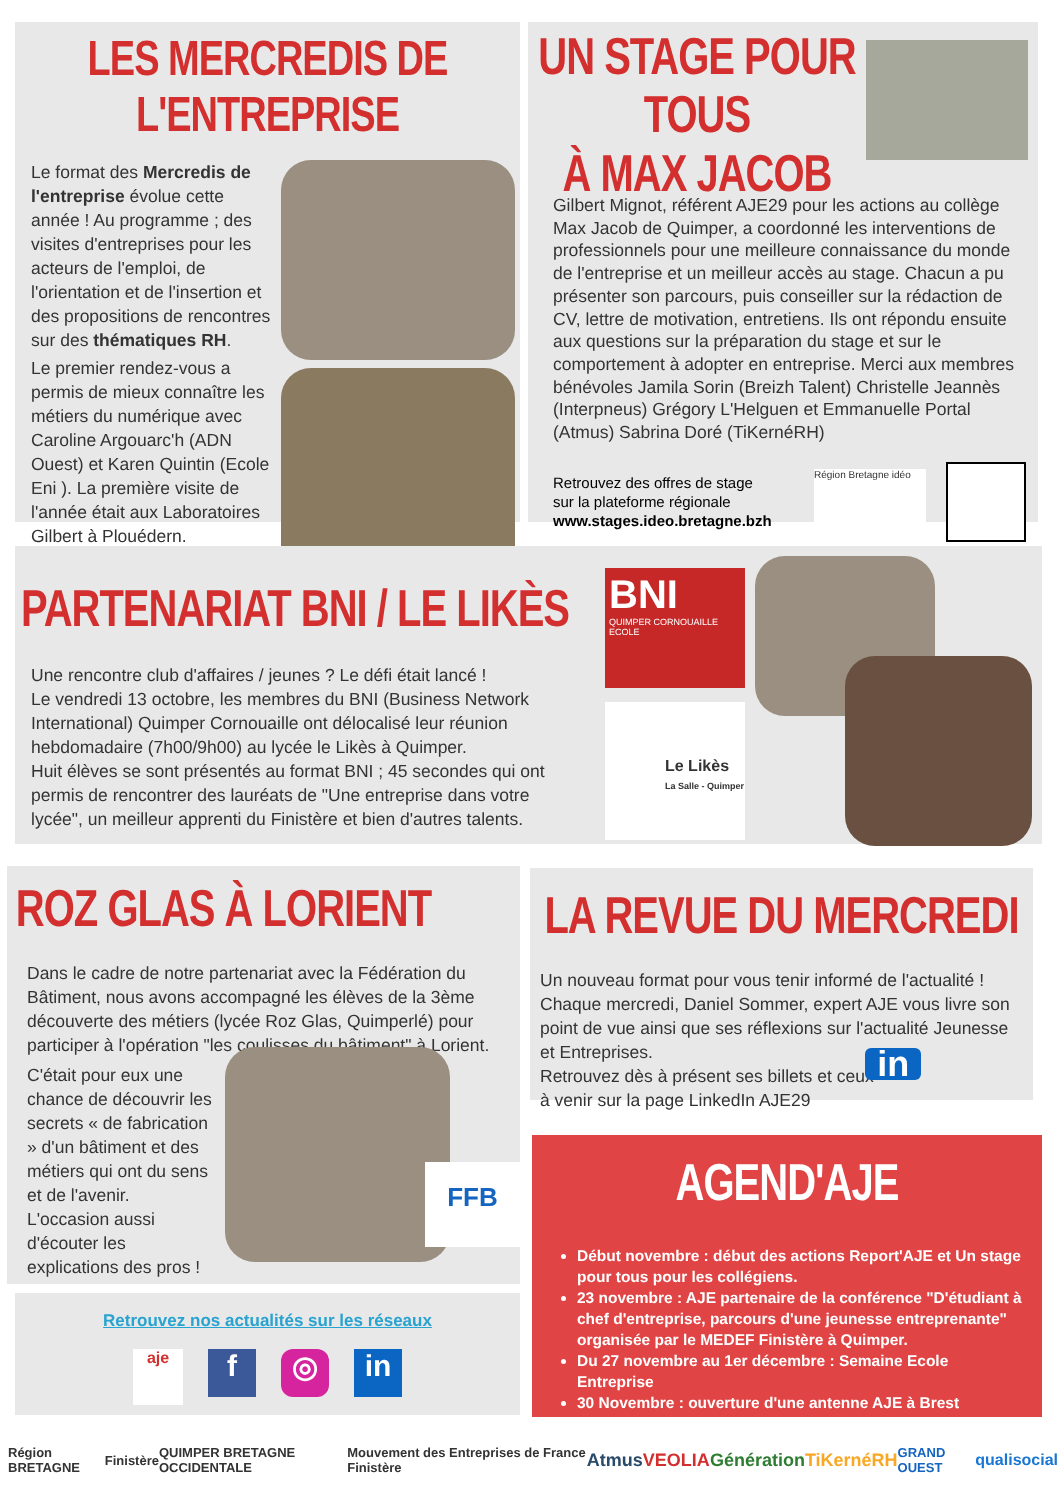LES MERCREDIS DE L'ENTREPRISE
Le format des Mercredis de l'entreprise évolue cette année ! Au programme ; des visites d'entreprises pour les acteurs de l'emploi, de l'orientation et de l'insertion et des propositions de rencontres sur des thématiques RH.
Le premier rendez-vous a permis de mieux connaître les métiers du numérique avec Caroline Argouarc'h (ADN Ouest) et Karen Quintin (Ecole Eni ). La première visite de l'année était aux Laboratoires Gilbert à Plouédern.
UN STAGE POUR TOUS
À MAX JACOB
Gilbert Mignot, référent AJE29 pour les actions au collège Max Jacob de Quimper, a coordonné les interventions de professionnels pour une meilleure connaissance du monde de l'entreprise et un meilleur accès au stage. Chacun a pu présenter son parcours, puis conseiller sur la rédaction de CV, lettre de motivation, entretiens. Ils ont répondu ensuite aux questions sur la préparation du stage et sur le comportement à adopter en entreprise. Merci aux membres bénévoles Jamila Sorin (Breizh Talent) Christelle Jeannès (Interpneus) Grégory L'Helguen et Emmanuelle Portal (Atmus) Sabrina Doré (TiKernéRH)
Retrouvez des offres de stage
sur la plateforme régionale
www.stages.ideo.bretagne.bzh
Région Bretagne idéo
PARTENARIAT BNI / LE LIKÈS
Une rencontre club d'affaires / jeunes ? Le défi était lancé !
Le vendredi 13 octobre, les membres du BNI (Business Network International) Quimper Cornouaille ont délocalisé leur réunion hebdomadaire (7h00/9h00) au lycée le Likès à Quimper.
Huit élèves se sont présentés au format BNI ; 45 secondes qui ont permis de rencontrer des lauréats de "Une entreprise dans votre lycée", un meilleur apprenti du Finistère et bien d'autres talents.
BNI
QUIMPER CORNOUAILLE
ECOLE
Le Likès
La Salle - Quimper
ROZ GLAS À LORIENT
Dans le cadre de notre partenariat avec la Fédération du Bâtiment, nous avons accompagné les élèves de la 3ème découverte des métiers (lycée Roz Glas, Quimperlé) pour participer à l'opération "les coulisses du bâtiment" à Lorient.
C'était pour eux une chance de découvrir les secrets « de fabrication » d'un bâtiment et des métiers qui ont du sens et de l'avenir. L'occasion aussi d'écouter les explications des pros !
FFB
LA REVUE DU MERCREDI
Un nouveau format pour vous tenir informé de l'actualité ! Chaque mercredi, Daniel Sommer, expert AJE vous livre son point de vue ainsi que ses réflexions sur l'actualité Jeunesse et Entreprises.
Retrouvez dès à présent ses billets et ceux
à venir sur la page LinkedIn AJE29 in
AGEND'AJE
Début novembre : début des actions Report'AJE et Un stage pour tous pour les collégiens.
23 novembre : AJE partenaire de la conférence "D'étudiant à chef d'entreprise, parcours d'une jeunesse entreprenante" organisée par le MEDEF Finistère à Quimper.
Du 27 novembre au 1er décembre : Semaine Ecole Entreprise
30 Novembre : ouverture d'une antenne AJE à Brest
Retrouvez nos actualités sur les réseaux
aje f ◎ in
Région BRETAGNE Finistère QUIMPER BRETAGNE OCCIDENTALE Mouvement des Entreprises de France Finistère Atmus VEOLIA Génération TiKernéRH GRAND OUEST qualisocial